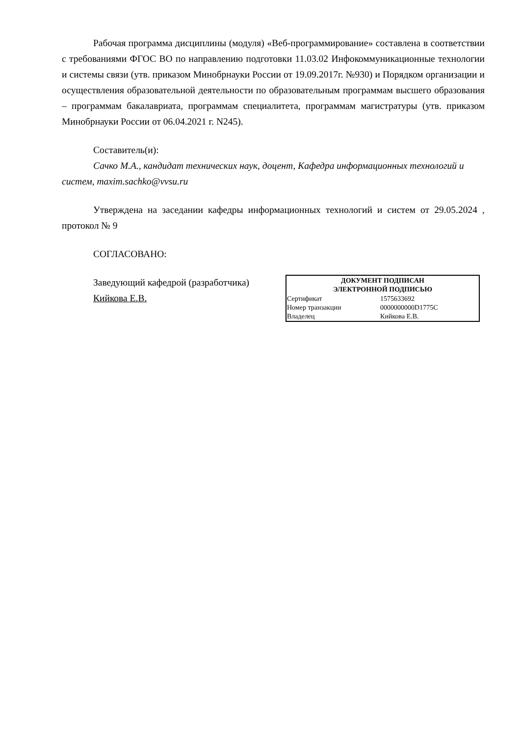Рабочая программа дисциплины (модуля) «Веб-программирование» составлена в соответствии с требованиями ФГОС ВО по направлению подготовки 11.03.02 Инфокоммуникационные технологии и системы связи (утв. приказом Минобрнауки России от 19.09.2017г. №930) и Порядком организации и осуществления образовательной деятельности по образовательным программам высшего образования – программам бакалавриата, программам специалитета, программам магистратуры (утв. приказом Минобрнауки России от 06.04.2021 г. N245).
Составитель(и):
Сачко М.А., кандидат технических наук, доцент, Кафедра информационных технологий и систем, maxim.sachko@vvsu.ru
Утверждена на заседании кафедры информационных технологий и систем от 29.05.2024 , протокол № 9
СОГЛАСОВАНО:
Заведующий кафедрой (разработчика)
Кийкова Е.В.
| ДОКУМЕНТ ПОДПИСАН ЭЛЕКТРОННОЙ ПОДПИСЬЮ | |
| --- | --- |
| Сертификат | 1575633692 |
| Номер транзакции | 0000000000D1775C |
| Владелец | Кийкова Е.В. |